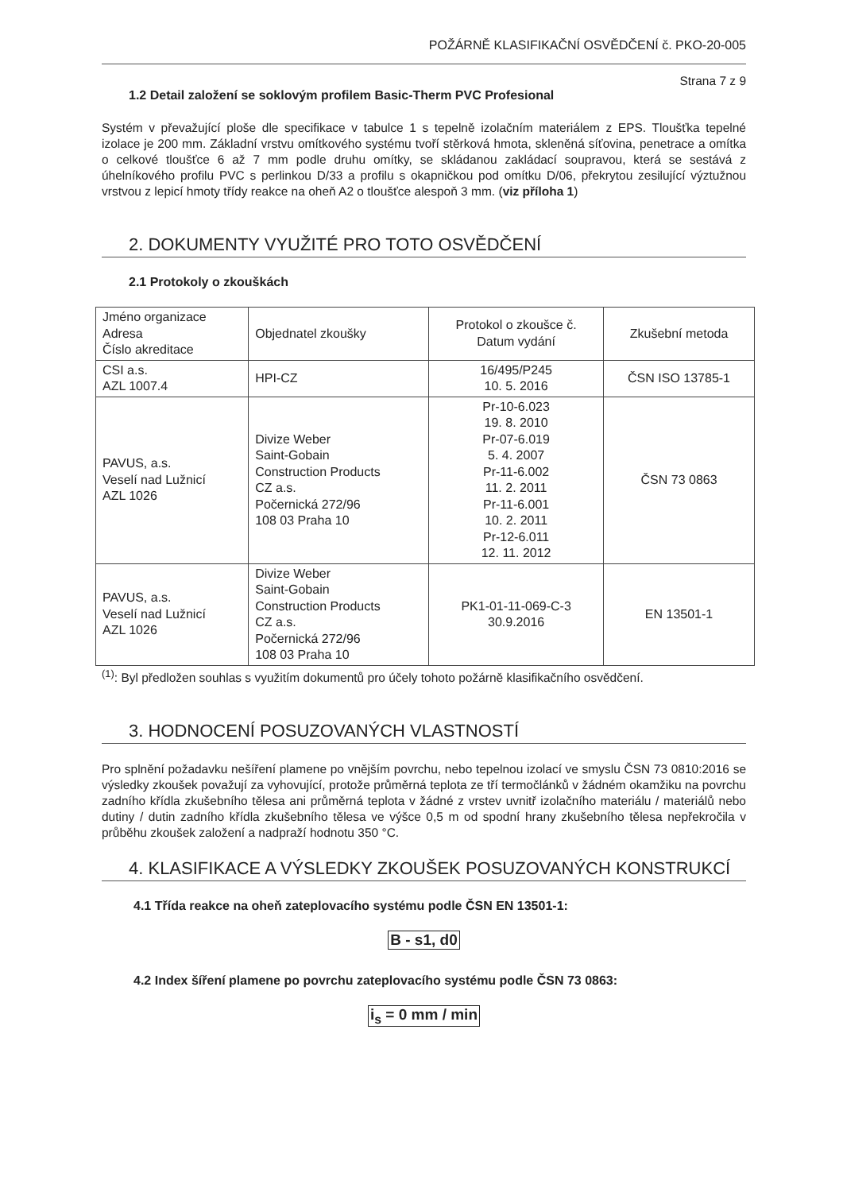POŽÁRNĚ KLASIFIKAČNÍ OSVĚDČENÍ č. PKO-20-005
Strana 7 z 9
1.2 Detail založení se soklovým profilem Basic-Therm PVC Profesional
Systém v převažující ploše dle specifikace v tabulce 1 s tepelně izolačním materiálem z EPS. Tloušťka tepelné izolace je 200 mm. Základní vrstvu omítkového systému tvoří stěrková hmota, skleněná síťovina, penetrace a omítka o celkové tloušťce 6 až 7 mm podle druhu omítky, se skládanou zakládací soupravou, která se sestává z úhelníkového profilu PVC s perlinkou D/33 a profilu s okapničkou pod omítku D/06, překrytou zesilující výztužnou vrstvou z lepicí hmoty třídy reakce na oheň A2 o tloušťce alespoň 3 mm. (viz příloha 1)
2. DOKUMENTY VYUŽITÉ PRO TOTO OSVĚDČENÍ
2.1 Protokoly o zkouškách
| Jméno organizace Adresa Číslo akreditace | Objednatel zkoušky | Protokol o zkoušce č. Datum vydání | Zkušební metoda |
| CSI a.s. AZL 1007.4 | HPI-CZ | 16/495/P245 10. 5. 2016 | ČSN ISO 13785-1 |
| PAVUS, a.s. Veselí nad Lužnicí AZL 1026 | Divize Weber Saint-Gobain Construction Products CZ a.s. Počernická 272/96 108 03 Praha 10 | Pr-10-6.023 19. 8. 2010 Pr-07-6.019 5. 4. 2007 Pr-11-6.002 11. 2. 2011 Pr-11-6.001 10. 2. 2011 Pr-12-6.011 12. 11. 2012 | ČSN 73 0863 |
| PAVUS, a.s. Veselí nad Lužnicí AZL 1026 | Divize Weber Saint-Gobain Construction Products CZ a.s. Počernická 272/96 108 03 Praha 10 | PK1-01-11-069-C-3 30.9.2016 | EN 13501-1 |
<sup>(1)</sup>: Byl předložen souhlas s využitím dokumentů pro účely tohoto požárně klasifikačního osvědčení.
3. HODNOCENÍ POSUZOVANÝCH VLASTNOSTÍ
Pro splnění požadavku nešíření plamene po vnějším povrchu, nebo tepelnou izolací ve smyslu ČSN 73 0810:2016 se výsledky zkoušek považují za vyhovující, protože průměrná teplota ze tří termočlánků v žádném okamžiku na povrchu zadního křídla zkušebního tělesa ani průměrná teplota v žádné z vrstev uvnitř izolačního materiálu / materiálů nebo dutiny / dutin zadního křídla zkušebního tělesa ve výšce 0,5 m od spodní hrany zkušebního tělesa nepřekročila v průběhu zkoušek založení a nadpraží hodnotu 350 °C.
4. KLASIFIKACE A VÝSLEDKY ZKOUŠEK POSUZOVANÝCH KONSTRUKCÍ
4.1 Třída reakce na oheň zateplovacího systému podle ČSN EN 13501-1:
B - s1, d0
4.2 Index šíření plamene po povrchu zateplovacího systému podle ČSN 73 0863:
i<sub>s</sub> = 0 mm / min